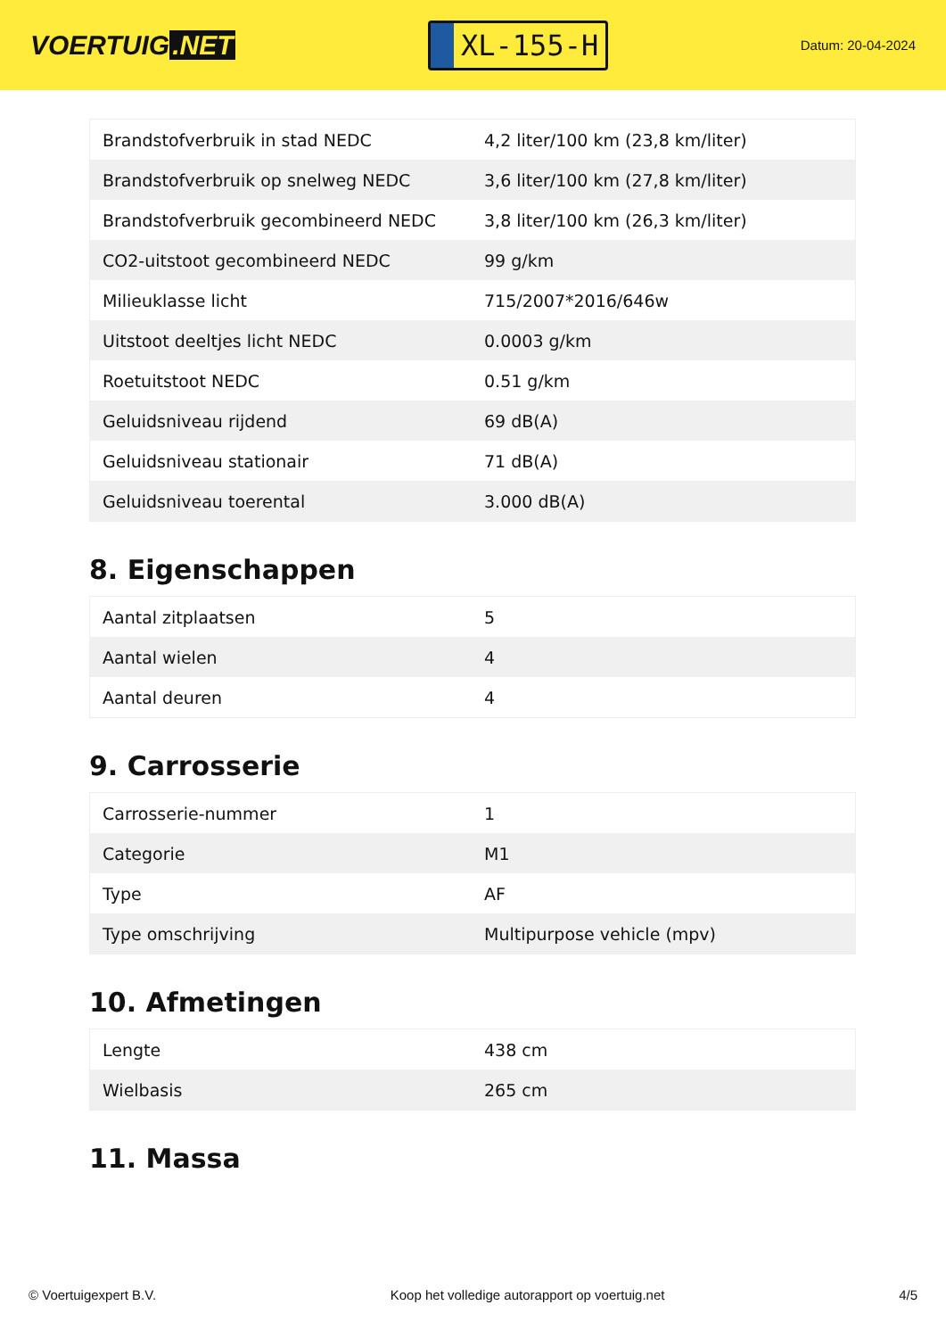VOERTUIG.NET
XL-155-H
Datum: 20-04-2024
| Brandstofverbruik in stad NEDC | 4,2 liter/100 km (23,8 km/liter) |
| Brandstofverbruik op snelweg NEDC | 3,6 liter/100 km (27,8 km/liter) |
| Brandstofverbruik gecombineerd NEDC | 3,8 liter/100 km (26,3 km/liter) |
| CO2-uitstoot gecombineerd NEDC | 99 g/km |
| Milieuklasse licht | 715/2007*2016/646w |
| Uitstoot deeltjes licht NEDC | 0.0003 g/km |
| Roetuitstoot NEDC | 0.51 g/km |
| Geluidsniveau rijdend | 69 dB(A) |
| Geluidsniveau stationair | 71 dB(A) |
| Geluidsniveau toerental | 3.000 dB(A) |
8. Eigenschappen
| Aantal zitplaatsen | 5 |
| Aantal wielen | 4 |
| Aantal deuren | 4 |
9. Carrosserie
| Carrosserie-nummer | 1 |
| Categorie | M1 |
| Type | AF |
| Type omschrijving | Multipurpose vehicle (mpv) |
10. Afmetingen
| Lengte | 438 cm |
| Wielbasis | 265 cm |
11. Massa
© Voertuigexpert B.V. Koop het volledige autorapport op voertuig.net 4/5